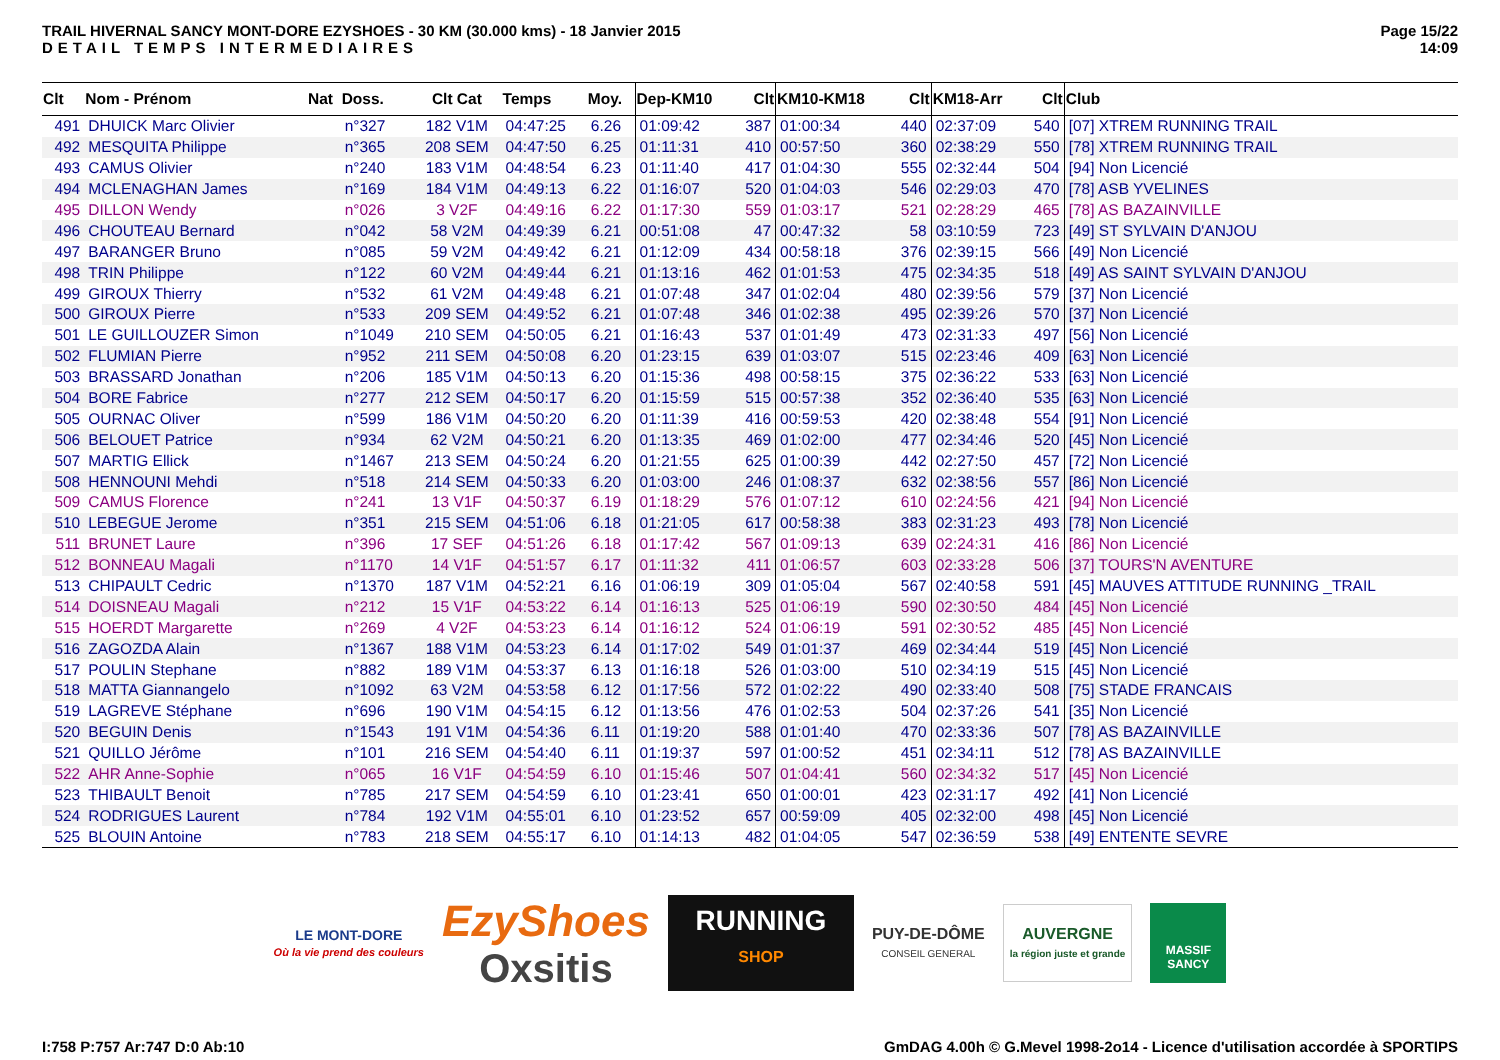TRAIL HIVERNAL SANCY MONT-DORE EZYSHOES - 30 KM (30.000 kms) - 18 Janvier 2015
DETAIL TEMPS INTERMEDIAIRES
Page 15/22
14:09
| Clt | Nom - Prénom | Nat | Doss. | Clt Cat | Temps | Moy. | Dep-KM10 | Clt | KM10-KM18 | Clt | KM18-Arr | Clt | Club |
| --- | --- | --- | --- | --- | --- | --- | --- | --- | --- | --- | --- | --- | --- |
| 491 | DHUICK Marc Olivier | | n°327 | 182 V1M | 04:47:25 | 6.26 | 01:09:42 | 387 | 01:00:34 | 440 | 02:37:09 | 540 | [07] XTREM RUNNING TRAIL |
| 492 | MESQUITA Philippe | | n°365 | 208 SEM | 04:47:50 | 6.25 | 01:11:31 | 410 | 00:57:50 | 360 | 02:38:29 | 550 | [78] XTREM RUNNING TRAIL |
| 493 | CAMUS Olivier | | n°240 | 183 V1M | 04:48:54 | 6.23 | 01:11:40 | 417 | 01:04:30 | 555 | 02:32:44 | 504 | [94] Non Licencié |
| 494 | MCLENAGHAN James | | n°169 | 184 V1M | 04:49:13 | 6.22 | 01:16:07 | 520 | 01:04:03 | 546 | 02:29:03 | 470 | [78] ASB YVELINES |
| 495 | DILLON Wendy | | n°026 | 3 V2F | 04:49:16 | 6.22 | 01:17:30 | 559 | 01:03:17 | 521 | 02:28:29 | 465 | [78] AS BAZAINVILLE |
| 496 | CHOUTEAU Bernard | | n°042 | 58 V2M | 04:49:39 | 6.21 | 00:51:08 | 47 | 00:47:32 | 58 | 03:10:59 | 723 | [49] ST SYLVAIN D'ANJOU |
| 497 | BARANGER Bruno | | n°085 | 59 V2M | 04:49:42 | 6.21 | 01:12:09 | 434 | 00:58:18 | 376 | 02:39:15 | 566 | [49] Non Licencié |
| 498 | TRIN Philippe | | n°122 | 60 V2M | 04:49:44 | 6.21 | 01:13:16 | 462 | 01:01:53 | 475 | 02:34:35 | 518 | [49] AS SAINT SYLVAIN D'ANJOU |
| 499 | GIROUX Thierry | | n°532 | 61 V2M | 04:49:48 | 6.21 | 01:07:48 | 347 | 01:02:04 | 480 | 02:39:56 | 579 | [37] Non Licencié |
| 500 | GIROUX Pierre | | n°533 | 209 SEM | 04:49:52 | 6.21 | 01:07:48 | 346 | 01:02:38 | 495 | 02:39:26 | 570 | [37] Non Licencié |
| 501 | LE GUILLOUZER Simon | | n°1049 | 210 SEM | 04:50:05 | 6.21 | 01:16:43 | 537 | 01:01:49 | 473 | 02:31:33 | 497 | [56] Non Licencié |
| 502 | FLUMIAN Pierre | | n°952 | 211 SEM | 04:50:08 | 6.20 | 01:23:15 | 639 | 01:03:07 | 515 | 02:23:46 | 409 | [63] Non Licencié |
| 503 | BRASSARD Jonathan | | n°206 | 185 V1M | 04:50:13 | 6.20 | 01:15:36 | 498 | 00:58:15 | 375 | 02:36:22 | 533 | [63] Non Licencié |
| 504 | BORE Fabrice | | n°277 | 212 SEM | 04:50:17 | 6.20 | 01:15:59 | 515 | 00:57:38 | 352 | 02:36:40 | 535 | [63] Non Licencié |
| 505 | OURNAC Oliver | | n°599 | 186 V1M | 04:50:20 | 6.20 | 01:11:39 | 416 | 00:59:53 | 420 | 02:38:48 | 554 | [91] Non Licencié |
| 506 | BELOUET Patrice | | n°934 | 62 V2M | 04:50:21 | 6.20 | 01:13:35 | 469 | 01:02:00 | 477 | 02:34:46 | 520 | [45] Non Licencié |
| 507 | MARTIG Ellick | | n°1467 | 213 SEM | 04:50:24 | 6.20 | 01:21:55 | 625 | 01:00:39 | 442 | 02:27:50 | 457 | [72] Non Licencié |
| 508 | HENNOUNI Mehdi | | n°518 | 214 SEM | 04:50:33 | 6.20 | 01:03:00 | 246 | 01:08:37 | 632 | 02:38:56 | 557 | [86] Non Licencié |
| 509 | CAMUS Florence | | n°241 | 13 V1F | 04:50:37 | 6.19 | 01:18:29 | 576 | 01:07:12 | 610 | 02:24:56 | 421 | [94] Non Licencié |
| 510 | LEBEGUE Jerome | | n°351 | 215 SEM | 04:51:06 | 6.18 | 01:21:05 | 617 | 00:58:38 | 383 | 02:31:23 | 493 | [78] Non Licencié |
| 511 | BRUNET Laure | | n°396 | 17 SEF | 04:51:26 | 6.18 | 01:17:42 | 567 | 01:09:13 | 639 | 02:24:31 | 416 | [86] Non Licencié |
| 512 | BONNEAU Magali | | n°1170 | 14 V1F | 04:51:57 | 6.17 | 01:11:32 | 411 | 01:06:57 | 603 | 02:33:28 | 506 | [37] TOURS'N AVENTURE |
| 513 | CHIPAULT Cedric | | n°1370 | 187 V1M | 04:52:21 | 6.16 | 01:06:19 | 309 | 01:05:04 | 567 | 02:40:58 | 591 | [45] MAUVES ATTITUDE RUNNING _TRAIL |
| 514 | DOISNEAU Magali | | n°212 | 15 V1F | 04:53:22 | 6.14 | 01:16:13 | 525 | 01:06:19 | 590 | 02:30:50 | 484 | [45] Non Licencié |
| 515 | HOERDT Margarette | | n°269 | 4 V2F | 04:53:23 | 6.14 | 01:16:12 | 524 | 01:06:19 | 591 | 02:30:52 | 485 | [45] Non Licencié |
| 516 | ZAGOZDA Alain | | n°1367 | 188 V1M | 04:53:23 | 6.14 | 01:17:02 | 549 | 01:01:37 | 469 | 02:34:44 | 519 | [45] Non Licencié |
| 517 | POULIN Stephane | | n°882 | 189 V1M | 04:53:37 | 6.13 | 01:16:18 | 526 | 01:03:00 | 510 | 02:34:19 | 515 | [45] Non Licencié |
| 518 | MATTA Giannangelo | | n°1092 | 63 V2M | 04:53:58 | 6.12 | 01:17:56 | 572 | 01:02:22 | 490 | 02:33:40 | 508 | [75] STADE FRANCAIS |
| 519 | LAGREVE Stéphane | | n°696 | 190 V1M | 04:54:15 | 6.12 | 01:13:56 | 476 | 01:02:53 | 504 | 02:37:26 | 541 | [35] Non Licencié |
| 520 | BEGUIN Denis | | n°1543 | 191 V1M | 04:54:36 | 6.11 | 01:19:20 | 588 | 01:01:40 | 470 | 02:33:36 | 507 | [78] AS BAZAINVILLE |
| 521 | QUILLO Jérôme | | n°101 | 216 SEM | 04:54:40 | 6.11 | 01:19:37 | 597 | 01:00:52 | 451 | 02:34:11 | 512 | [78] AS BAZAINVILLE |
| 522 | AHR Anne-Sophie | | n°065 | 16 V1F | 04:54:59 | 6.10 | 01:15:46 | 507 | 01:04:41 | 560 | 02:34:32 | 517 | [45] Non Licencié |
| 523 | THIBAULT Benoit | | n°785 | 217 SEM | 04:54:59 | 6.10 | 01:23:41 | 650 | 01:00:01 | 423 | 02:31:17 | 492 | [41] Non Licencié |
| 524 | RODRIGUES Laurent | | n°784 | 192 V1M | 04:55:01 | 6.10 | 01:23:52 | 657 | 00:59:09 | 405 | 02:32:00 | 498 | [45] Non Licencié |
| 525 | BLOUIN Antoine | | n°783 | 218 SEM | 04:55:17 | 6.10 | 01:14:13 | 482 | 01:04:05 | 547 | 02:36:59 | 538 | [49] ENTENTE SEVRE |
LE MONT-DORE
Où la vie prend des couleurs
EzyShoes
Oxsitis
RUNNING
SHOP
PUY-DE-DÔME
CONSEIL GENERAL
AUVERGNE
la région juste et grande
MASSIF SANCY
I:758 P:757 Ar:747 D:0 Ab:10 GmDAG 4.00h © G.Mevel 1998-2o14 - Licence d'utilisation accordée à SPORTIPS